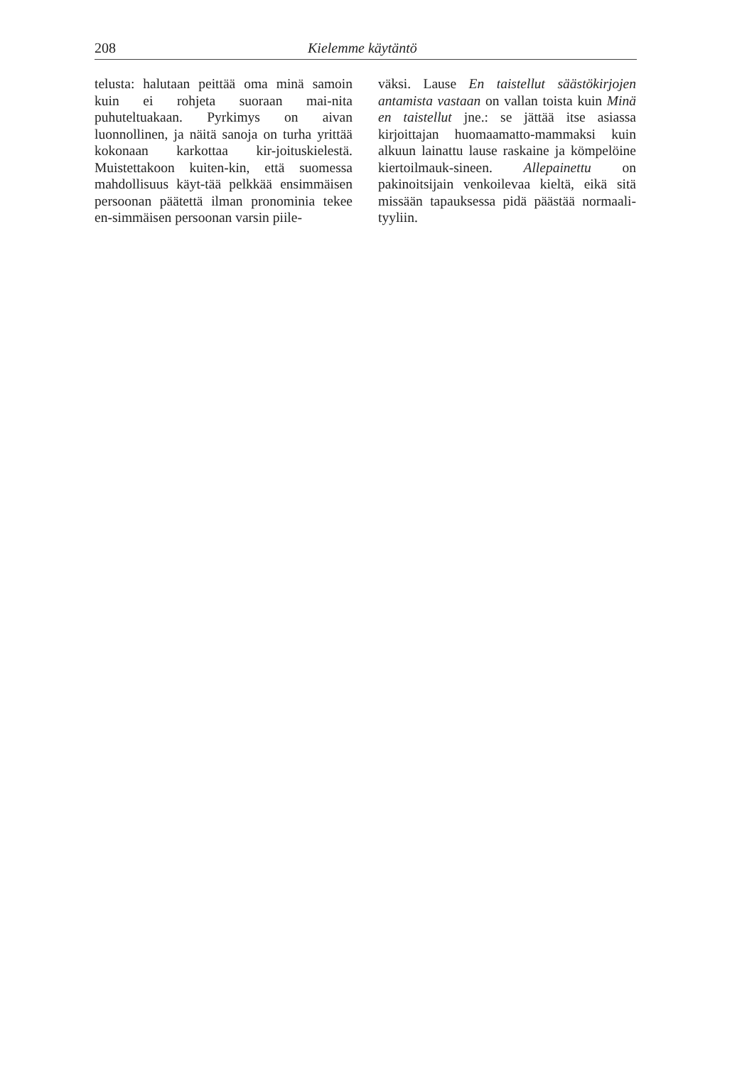208 Kielemme käytäntö
telusta: halutaan peittää oma minä samoin kuin ei rohjeta suoraan mai-nita puhuteltuakaan. Pyrkimys on aivan luonnollinen, ja näitä sanoja on turha yrittää kokonaan karkottaa kir-joituskielestä. Muistettakoon kuiten-kin, että suomessa mahdollisuus käyt-tää pelkkää ensimmäisen persoonan päätettä ilman pronominia tekee en-simmäisen persoonan varsin piile-
väksi. Lause En taistellut säästökirjojen antamista vastaan on vallan toista kuin Minä en taistellut jne.: se jättää itse asiassa kirjoittajan huomaamatto-mammaksi kuin alkuun lainattu lause raskaine ja kömpelöine kiertoilmauk-sineen. Allepainettu on pakinoitsijain venkoilevaa kieltä, eikä sitä missään tapauksessa pidä päästää normaali-tyyliin.